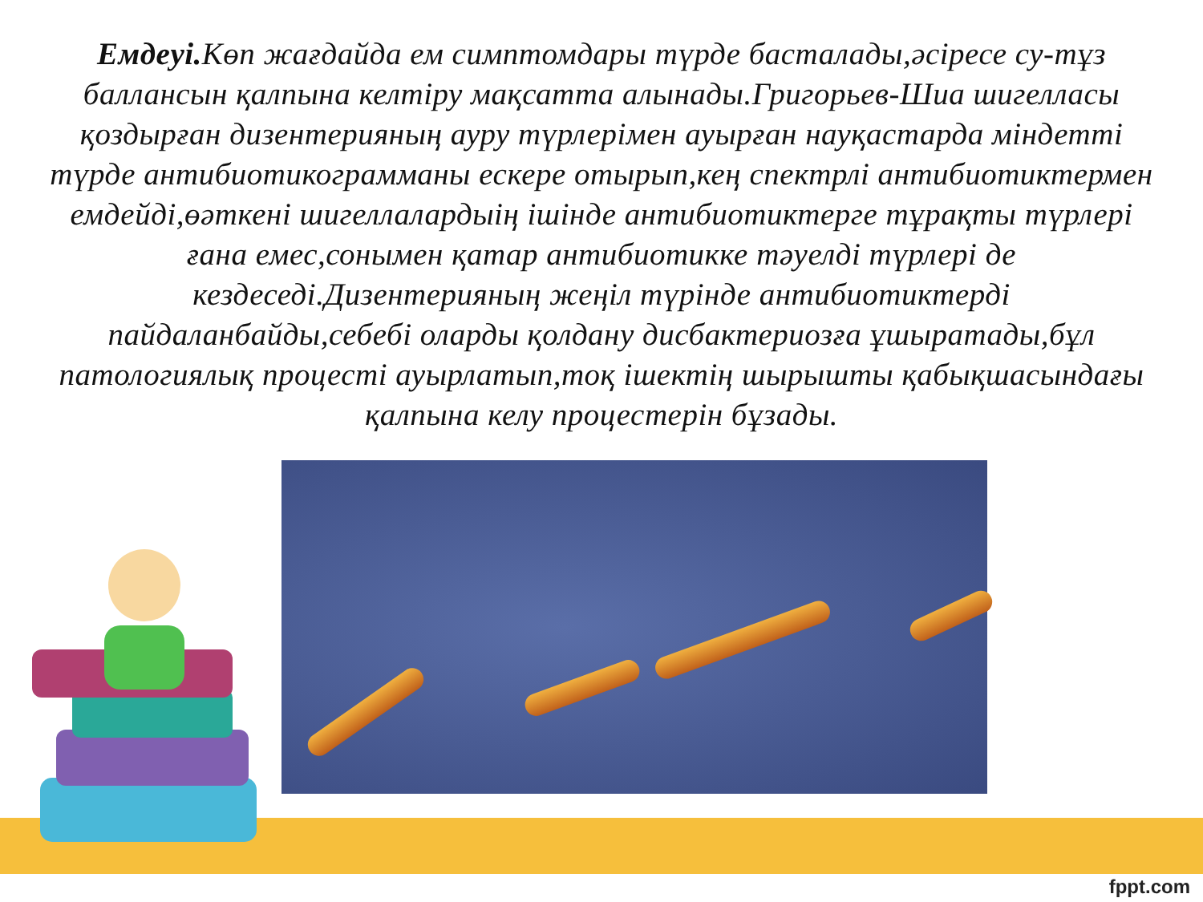Емдеуі. Көп жағдайда ем симптомдары түрде басталады,әсіресе су-тұз баллансын қалпына келтіру мақсатта алынады.Григорьев-Шиа шигелласы қоздырған дизентерияның ауру түрлерімен ауырған науқастарда міндетті түрде антибиотикограмманы ескере отырып,кең спектрлі антибиотиктермен емдейді,өәткені шигеллалардыің ішінде антибиотиктерге тұрақты түрлері ғана емес,сонымен қатар антибиотикке тәуелді түрлері де кездеседі.Дизентерияның жеңіл түрінде антибиотиктерді пайдаланбайды,себебі оларды қолдану дисбактериозға ұшыратады,бұл патологиялық процесті ауырлатып,тоқ ішектің шырышты қабықшасындағы қалпына келу процестерін бұзады.
fppt.com